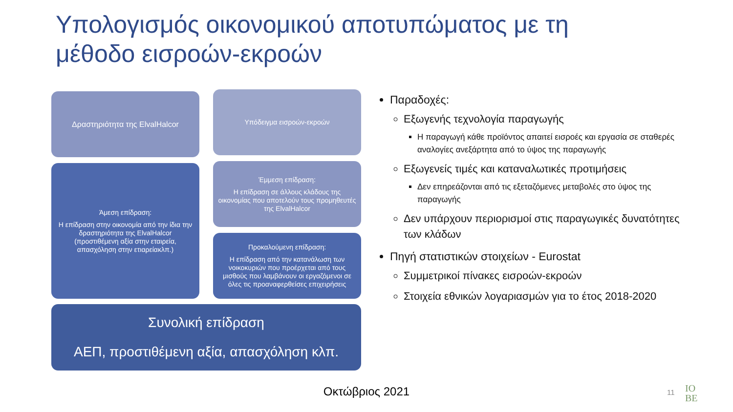Υπολογισμός οικονομικού αποτυπώματος με τη μέθοδο εισροών-εκροών
Δραστηριότητα της ElvalHalcor Υπόδειγμα εισροών-εκροών
Άμεση επίδραση:
Η επίδραση στην οικονομία από την ίδια την δραστηριότητα της ElvalHalcor (προστιθέμενη αξία στην εταιρεία, απασχόληση στην ετιαρείακλπ.)
Έμμεση επίδραση:
Η επίδραση σε άλλους κλάδους της οικονομίας που αποτελούν τους προμηθευτές της ElvalHalcor
Προκαλούμενη επίδραση:
Η επίδραση από την κατανάλωση των νοικοκυριών που προέρχεται από τους μισθούς που λαμβάνουν οι εργαζόμενοι σε όλες τις προαναφερθείσες επιχειρήσεις
Συνολική επίδραση
ΑΕΠ, προστιθέμενη αξία, απασχόληση κλπ.
Παραδοχές:
Εξωγενής τεχνολογία παραγωγής
Η παραγωγή κάθε προϊόντος απαιτεί εισροές και εργασία σε σταθερές αναλογίες ανεξάρτητα από το ύψος της παραγωγής
Εξωγενείς τιμές και καταναλωτικές προτιμήσεις
Δεν επηρεάζονται από τις εξεταζόμενες μεταβολές στο ύψος της παραγωγής
Δεν υπάρχουν περιορισμοί στις παραγωγικές δυνατότητες των κλάδων
Πηγή στατιστικών στοιχείων - Eurostat
Συμμετρικοί πίνακες εισροών-εκροών
Στοιχεία εθνικών λογαριασμών για το έτος 2018-2020
Οκτώβριος 2021 11
IO
BE